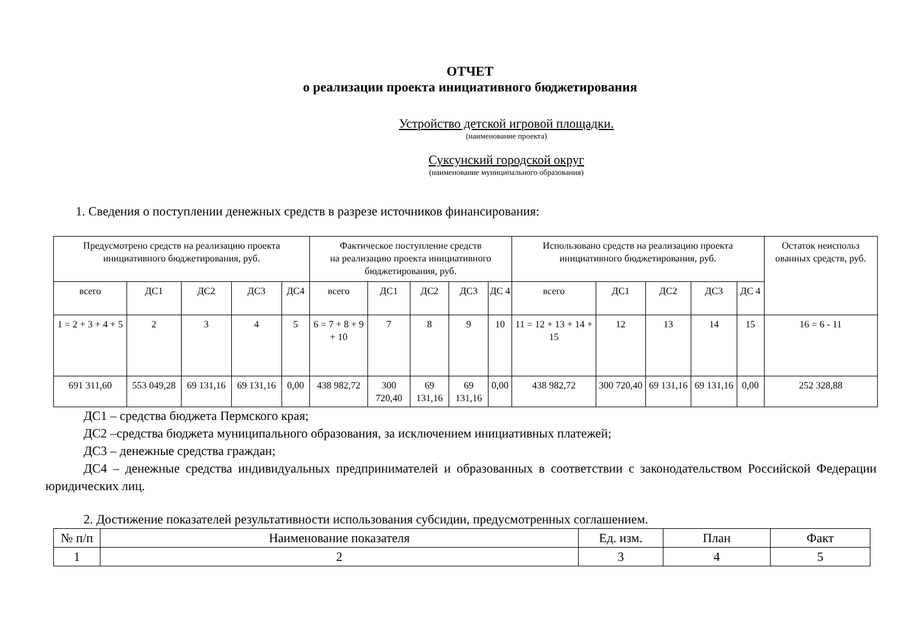ОТЧЕТ
о реализации проекта инициативного бюджетирования
Устройство детской игровой площадки.
(наименование проекта)
Суксунский городской округ
(наименование муниципального образования)
1. Сведения о поступлении денежных средств в разрезе источников финансирования:
| Предусмотрено средств на реализацию проекта инициативного бюджетирования, руб. | | | | | Фактическое поступление средств на реализацию проекта инициативного бюджетирования, руб. | | | | | Использовано средств на реализацию проекта инициативного бюджетирования, руб. | | | | | Остаток неиспольз ованных средств, руб. |
| --- | --- | --- | --- | --- | --- | --- | --- | --- | --- | --- | --- | --- | --- | --- | --- |
| всего | ДС1 | ДС2 | ДС3 | ДС4 | всего | ДС1 | ДС2 | ДС3 | ДС 4 | всего | ДС1 | ДС2 | ДС3 | ДС 4 | |
| 1 = 2 + 3 + 4 + 5 | 2 | 3 | 4 | 5 | 6 = 7 + 8 + 9 + 10 | 7 | 8 | 9 | 10 | 11 = 12 + 13 + 14 + 15 | 12 | 13 | 14 | 15 | 16 = 6 - 11 |
| 691 311,60 | 553 049,28 | 69 131,16 | 69 131,16 | 0,00 | 438 982,72 | 300 720,40 | 69 131,16 | 69 131,16 | 0,00 | 438 982,72 | 300 720,40 | 69 131,16 | 69 131,16 | 0,00 | 252 328,88 |
ДС1 – средства бюджета Пермского края;
ДС2 –средства бюджета муниципального образования, за исключением инициативных платежей;
ДС3 – денежные средства граждан;
ДС4 – денежные средства индивидуальных предпринимателей и образованных в соответствии с законодательством Российской Федерации юридических лиц.
2. Достижение показателей результативности использования субсидии, предусмотренных соглашением.
| № п/п | Наименование показателя | Ед. изм. | План | Факт |
| --- | --- | --- | --- | --- |
| 1 | 2 | 3 | 4 | 5 |